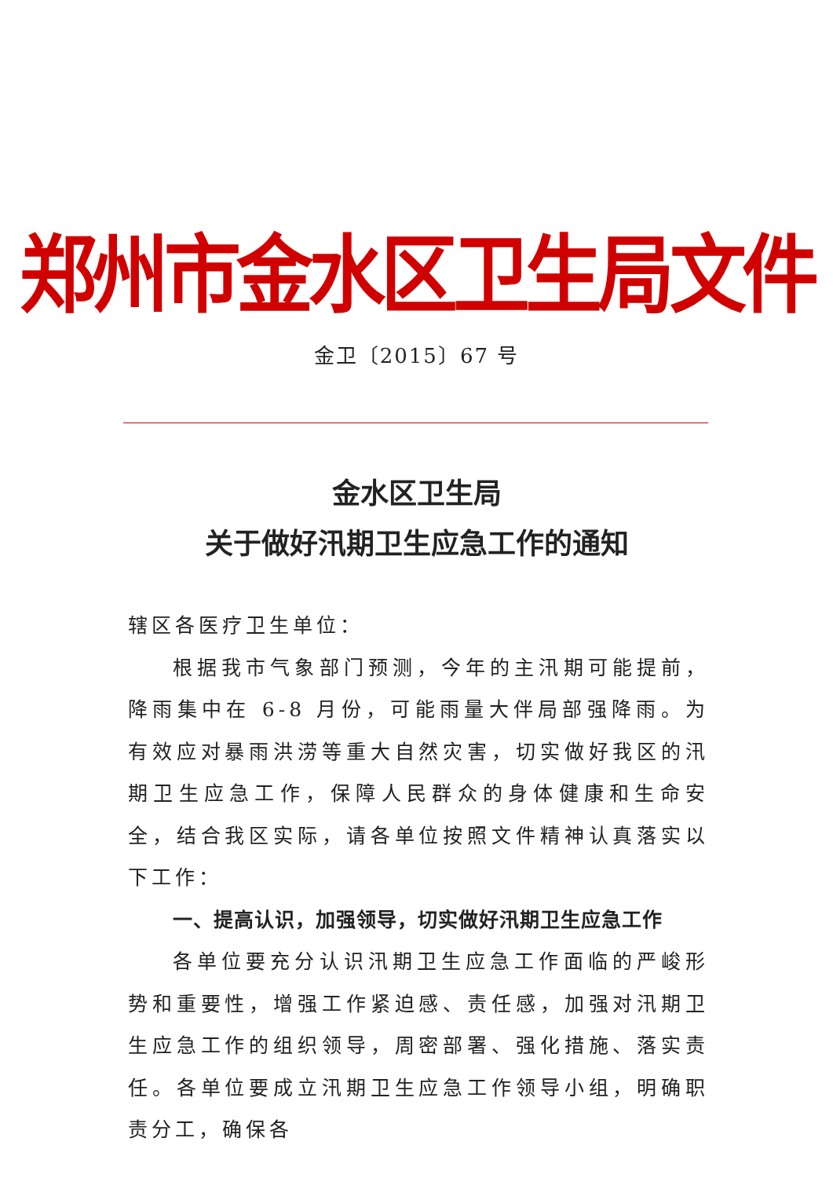郑州市金水区卫生局文件
金卫〔2015〕67 号
金水区卫生局
关于做好汛期卫生应急工作的通知
辖区各医疗卫生单位：
根据我市气象部门预测，今年的主汛期可能提前，降雨集中在 6-8 月份，可能雨量大伴局部强降雨。为有效应对暴雨洪涝等重大自然灾害，切实做好我区的汛期卫生应急工作，保障人民群众的身体健康和生命安全，结合我区实际，请各单位按照文件精神认真落实以下工作：
一、提高认识，加强领导，切实做好汛期卫生应急工作
各单位要充分认识汛期卫生应急工作面临的严峻形势和重要性，增强工作紧迫感、责任感，加强对汛期卫生应急工作的组织领导，周密部署、强化措施、落实责任。各单位要成立汛期卫生应急工作领导小组，明确职责分工，确保各